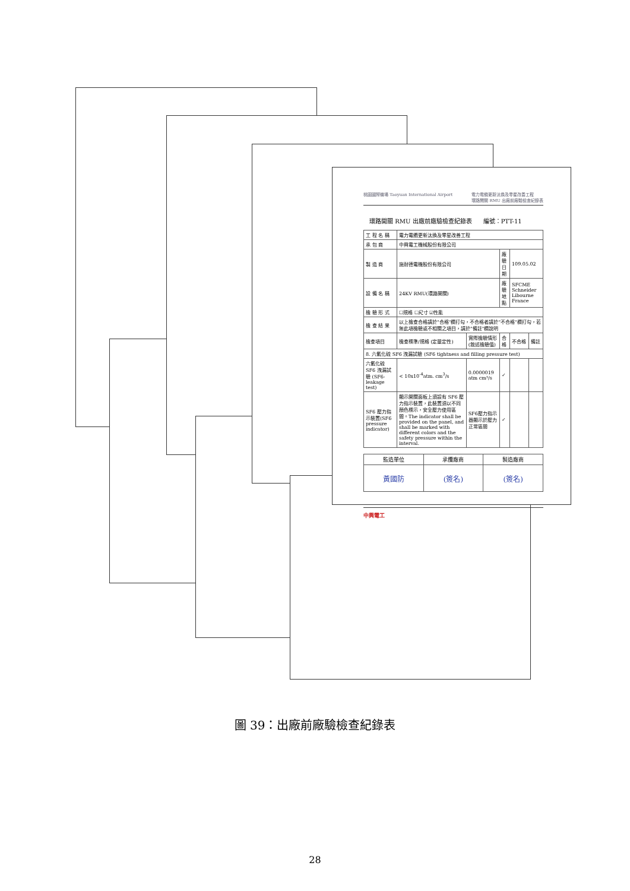桃園國際機場 Taoyuan International Airport 電力電纜更新汰換及零星改善工程
環路開關 RMU 出廠前廠驗檢查紀錄表
環路開關 RMU 出廠前廠驗檢查紀錄表 編號：PTT-11
| 工 程 名 稱 | 電力電纜更新汰換及零星改善工程 | | | | |
| 承 包 商 | 中興電工機械股份有限公司 | | | | |
| 製 造 商 | 施耐德電機股份有限公司 | | 廠驗日期 | 109.05.02 | |
| 設 備 名 稱 | 24KV RMU(環路開關) | | 廠驗地點 | SFCME Schneider Libourne France | |
| 檢 驗 形 式 | ☐規格 ☐尺寸 ☑性能 | | | | |
| 檢 查 結 果 | 以上檢查合格請於"合格"欄打勾，不合格者請於"不合格"欄打勾，若無此項檢驗或不相關之項目，請於"備註"欄說明 | | | | |
| 檢查項目 | 檢查標準/規格 (定量定性) | 實際檢驗情形 (敘述檢驗值) | 合格 | 不合格 | 備註 |
| 8. 六氟化硫 SF6 洩漏試驗 (SF6 tightness and filling pressure test) | | | | | |
| 六氟化硫 SF6 洩漏試驗 (SF6-leakage test) | < 10x10<sup>-4</sup>atm. cm<sup>3</sup>/s | 0.0000019 atm cm³/s | ✓ | | |
| SF6 壓力指示裝置(SF6 pressure indicator) | 顯示開關面板上須設有 SF6 壓力指示裝置，此裝置須以不同顏色標示，安全壓力使用區間。The indicator shall be provided on the panel, and shall be marked with different colors and the safety pressure within the interval. | SF6壓力指示器顯示於壓力正常區間 | ✓ | | |
| 監造單位 | 承攬廠商 | 製造廠商 |
| 黃國防 | (簽名) | (簽名) |
中興電工
圖 39：出廠前廠驗檢查紀錄表
28